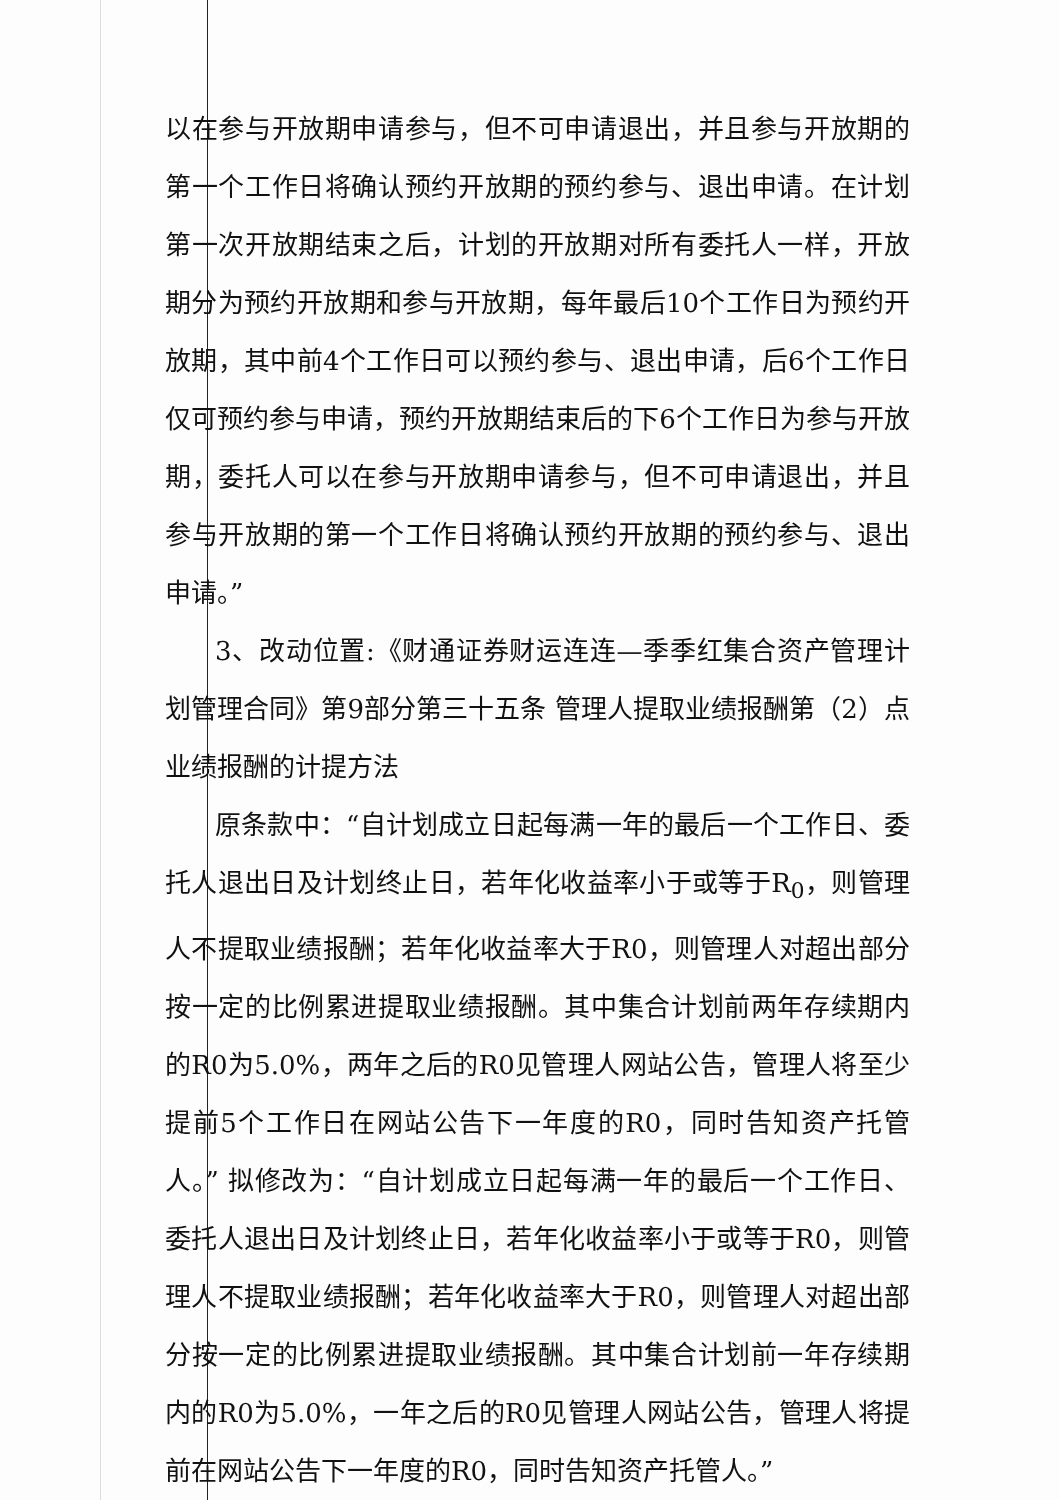以在参与开放期申请参与，但不可申请退出，并且参与开放期的第一个工作日将确认预约开放期的预约参与、退出申请。在计划第一次开放期结束之后，计划的开放期对所有委托人一样，开放期分为预约开放期和参与开放期，每年最后10个工作日为预约开放期，其中前4个工作日可以预约参与、退出申请，后6个工作日仅可预约参与申请，预约开放期结束后的下6个工作日为参与开放期，委托人可以在参与开放期申请参与，但不可申请退出，并且参与开放期的第一个工作日将确认预约开放期的预约参与、退出申请。”
3、改动位置:《财通证券财运连连—季季红集合资产管理计划管理合同》第9部分第三十五条 管理人提取业绩报酬第（2）点 业绩报酬的计提方法
原条款中：“自计划成立日起每满一年的最后一个工作日、委托人退出日及计划终止日，若年化收益率小于或等于R<sub>0</sub>，则管理人不提取业绩报酬；若年化收益率大于R0，则管理人对超出部分按一定的比例累进提取业绩报酬。其中集合计划前两年存续期内的R0为5.0%，两年之后的R0见管理人网站公告，管理人将至少提前5个工作日在网站公告下一年度的R0，同时告知资产托管人。” 拟修改为：“自计划成立日起每满一年的最后一个工作日、委托人退出日及计划终止日，若年化收益率小于或等于R0，则管理人不提取业绩报酬；若年化收益率大于R0，则管理人对超出部分按一定的比例累进提取业绩报酬。其中集合计划前一年存续期内的R0为5.0%，一年之后的R0见管理人网站公告，管理人将提前在网站公告下一年度的R0，同时告知资产托管人。”